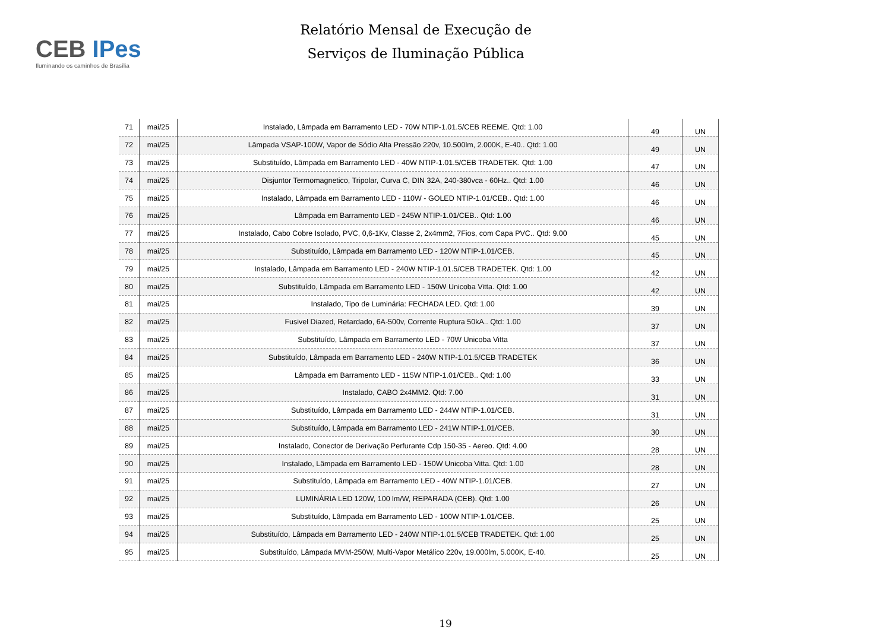CEB IPes
Iluminando os caminhos de Brasília
Relatório Mensal de Execução de
Serviços de Iluminação Pública
| 71 | mai/25 | Instalado, Lâmpada em Barramento LED - 70W NTIP-1.01.5/CEB REEME. Qtd: 1.00 | 49 | UN |
| 72 | mai/25 | Lâmpada VSAP-100W, Vapor de Sódio Alta Pressão 220v, 10.500lm, 2.000K, E-40.. Qtd: 1.00 | 49 | UN |
| 73 | mai/25 | Substituído, Lâmpada em Barramento LED - 40W NTIP-1.01.5/CEB TRADETEK. Qtd: 1.00 | 47 | UN |
| 74 | mai/25 | Disjuntor Termomagnetico, Tripolar, Curva C, DIN 32A, 240-380vca - 60Hz.. Qtd: 1.00 | 46 | UN |
| 75 | mai/25 | Instalado, Lâmpada em Barramento LED - 110W - GOLED NTIP-1.01/CEB.. Qtd: 1.00 | 46 | UN |
| 76 | mai/25 | Lâmpada em Barramento LED - 245W NTIP-1.01/CEB.. Qtd: 1.00 | 46 | UN |
| 77 | mai/25 | Instalado, Cabo Cobre Isolado, PVC, 0,6-1Kv, Classe 2, 2x4mm2, 7Fios, com Capa PVC.. Qtd: 9.00 | 45 | UN |
| 78 | mai/25 | Substituído, Lâmpada em Barramento LED - 120W NTIP-1.01/CEB. | 45 | UN |
| 79 | mai/25 | Instalado, Lâmpada em Barramento LED - 240W NTIP-1.01.5/CEB TRADETEK. Qtd: 1.00 | 42 | UN |
| 80 | mai/25 | Substituído, Lâmpada em Barramento LED - 150W Unicoba Vitta. Qtd: 1.00 | 42 | UN |
| 81 | mai/25 | Instalado, Tipo de Luminária: FECHADA LED. Qtd: 1.00 | 39 | UN |
| 82 | mai/25 | Fusivel Diazed, Retardado, 6A-500v, Corrente Ruptura 50kA.. Qtd: 1.00 | 37 | UN |
| 83 | mai/25 | Substituído, Lâmpada em Barramento LED - 70W Unicoba Vitta | 37 | UN |
| 84 | mai/25 | Substituído, Lâmpada em Barramento LED - 240W NTIP-1.01.5/CEB TRADETEK | 36 | UN |
| 85 | mai/25 | Lâmpada em Barramento LED - 115W NTIP-1.01/CEB.. Qtd: 1.00 | 33 | UN |
| 86 | mai/25 | Instalado, CABO 2x4MM2. Qtd: 7.00 | 31 | UN |
| 87 | mai/25 | Substituído, Lâmpada em Barramento LED - 244W NTIP-1.01/CEB. | 31 | UN |
| 88 | mai/25 | Substituído, Lâmpada em Barramento LED - 241W NTIP-1.01/CEB. | 30 | UN |
| 89 | mai/25 | Instalado, Conector de Derivação Perfurante Cdp 150-35 - Aereo. Qtd: 4.00 | 28 | UN |
| 90 | mai/25 | Instalado, Lâmpada em Barramento LED - 150W Unicoba Vitta. Qtd: 1.00 | 28 | UN |
| 91 | mai/25 | Substituído, Lâmpada em Barramento LED - 40W NTIP-1.01/CEB. | 27 | UN |
| 92 | mai/25 | LUMINÁRIA LED 120W, 100 lm/W, REPARADA (CEB). Qtd: 1.00 | 26 | UN |
| 93 | mai/25 | Substituído, Lâmpada em Barramento LED - 100W NTIP-1.01/CEB. | 25 | UN |
| 94 | mai/25 | Substituído, Lâmpada em Barramento LED - 240W NTIP-1.01.5/CEB TRADETEK. Qtd: 1.00 | 25 | UN |
| 95 | mai/25 | Substituído, Lâmpada MVM-250W, Multi-Vapor Metálico 220v, 19.000lm, 5.000K, E-40. | 25 | UN |
19